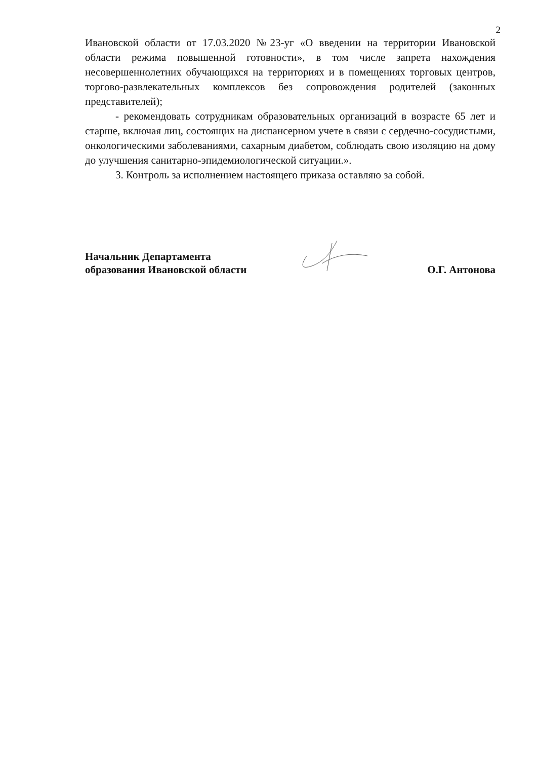2
Ивановской области от 17.03.2020 №23-уг «О введении на территории Ивановской области режима повышенной готовности», в том числе запрета нахождения несовершеннолетних обучающихся на территориях и в помещениях торговых центров, торгово-развлекательных комплексов без сопровождения родителей (законных представителей);
- рекомендовать сотрудникам образовательных организаций в возрасте 65 лет и старше, включая лиц, состоящих на диспансерном учете в связи с сердечно-сосудистыми, онкологическими заболеваниями, сахарным диабетом, соблюдать свою изоляцию на дому до улучшения санитарно-эпидемиологической ситуации.».
3. Контроль за исполнением настоящего приказа оставляю за собой.
Начальник Департамента
образования Ивановской области
О.Г. Антонова